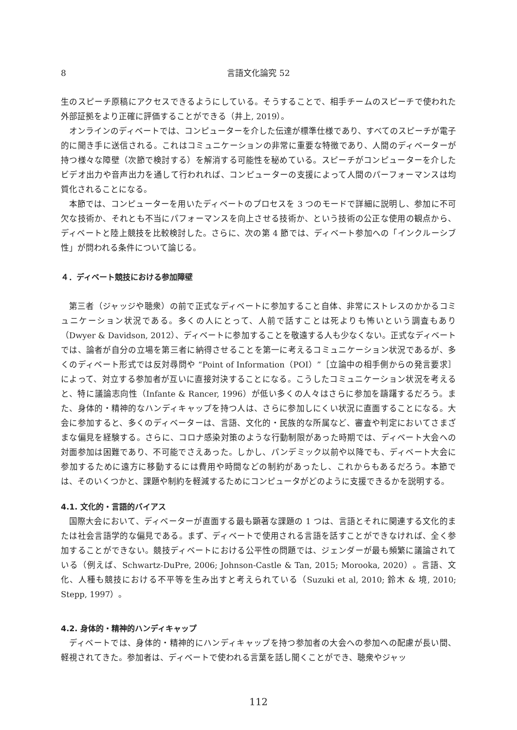8 言語文化論究 52
生のスピーチ原稿にアクセスできるようにしている。そうすることで、相手チームのスピーチで使われた外部証拠をより正確に評価することができる（井上, 2019）。
オンラインのディベートでは、コンピューターを介した伝達が標準仕様であり、すべてのスピーチが電子的に聞き手に送信される。これはコミュニケーションの非常に重要な特徴であり、人間のディベーターが持つ様々な障壁（次節で検討する）を解消する可能性を秘めている。スピーチがコンピューターを介したビデオ出力や音声出力を通して行われれば、コンピューターの支援によって人間のパーフォーマンスは均質化されることになる。
本節では、コンピューターを用いたディベートのプロセスを 3 つのモードで詳細に説明し、参加に不可欠な技術か、それとも不当にパフォーマンスを向上させる技術か、という技術の公正な使用の観点から、ディベートと陸上競技を比較検討した。さらに、次の第 4 節では、ディベート参加への「インクルーシブ性」が問われる条件について論じる。
４．ディベート競技における参加障壁
第三者（ジャッジや聴衆）の前で正式なディベートに参加すること自体、非常にストレスのかかるコミュニケーション状況である。多くの人にとって、人前で話すことは死よりも怖いという調査もあり（Dwyer & Davidson, 2012）、ディベートに参加することを敬遠する人も少なくない。正式なディベートでは、論者が自分の立場を第三者に納得させることを第一に考えるコミュニケーション状況であるが、多くのディベート形式では反対尋問や “Point of Information（POI）”［立論中の相手側からの発言要求］によって、対立する参加者が互いに直接対決することになる。こうしたコミュニケーション状況を考えると、特に議論志向性（Infante & Rancer, 1996）が低い多くの人々はさらに参加を躊躇するだろう。また、身体的・精神的なハンディキャップを持つ人は、さらに参加しにくい状況に直面することになる。大会に参加すると、多くのディベーターは、言語、文化的・民族的な所属など、審査や判定においてさまざまな偏見を経験する。さらに、コロナ感染対策のような行動制限があった時期では、ディベート大会への対面参加は困難であり、不可能でさえあった。しかし、パンデミック以前や以降でも、ディベート大会に参加するために遠方に移動するには費用や時間などの制約があったし、これからもあるだろう。本節では、そのいくつかと、課題や制約を軽減するためにコンピュータがどのように支援できるかを説明する。
4.1. 文化的・言語的バイアス
国際大会において、ディベーターが直面する最も顕著な課題の 1 つは、言語とそれに関連する文化的または社会言語学的な偏見である。まず、ディベートで使用される言語を話すことができなければ、全く参加することができない。競技ディベートにおける公平性の問題では、ジェンダーが最も頻繁に議論されている（例えば、Schwartz-DuPre, 2006; Johnson-Castle & Tan, 2015; Morooka, 2020）。言語、文化、人種も競技における不平等を生み出すと考えられている（Suzuki et al, 2010; 鈴木 & 境, 2010; Stepp, 1997）。
4.2. 身体的・精神的ハンディキャップ
ディベートでは、身体的・精神的にハンディキャップを持つ参加者の大会への参加への配慮が長い間、軽視されてきた。参加者は、ディベートで使われる言葉を話し聞くことができ、聴衆やジャッ
112